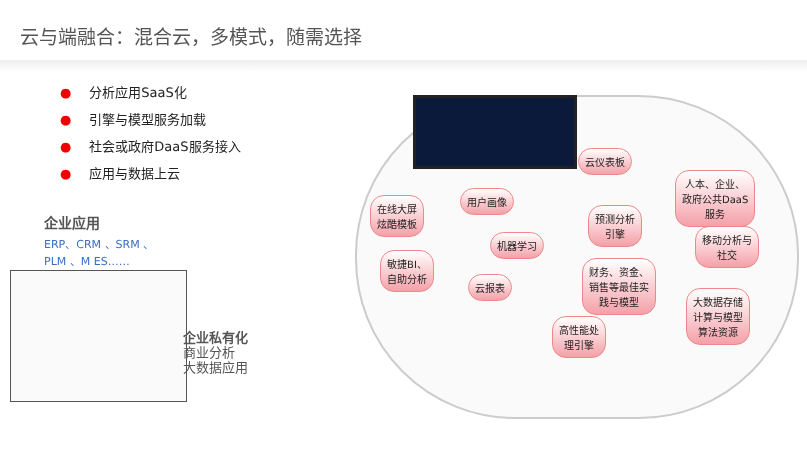云与端融合：混合云，多模式，随需选择
● 分析应用SaaS化
● 引擎与模型服务加载
● 社会或政府DaaS服务接入
● 应用与数据上云
企业应用
ERP、CRM 、SRM 、 PLM 、M ES……
企业私有化
商业分析
大数据应用
云仪表板
人本、企业、
政府公共DaaS
服务
在线大屏
炫酷模板
用户画像
预测分析
引擎
机器学习
移动分析与
社交
敏捷BI、
自助分析
财务、资金、
销售等最佳实
践与模型
云报表
大数据存储
计算与模型
算法资源
高性能处
理引擎